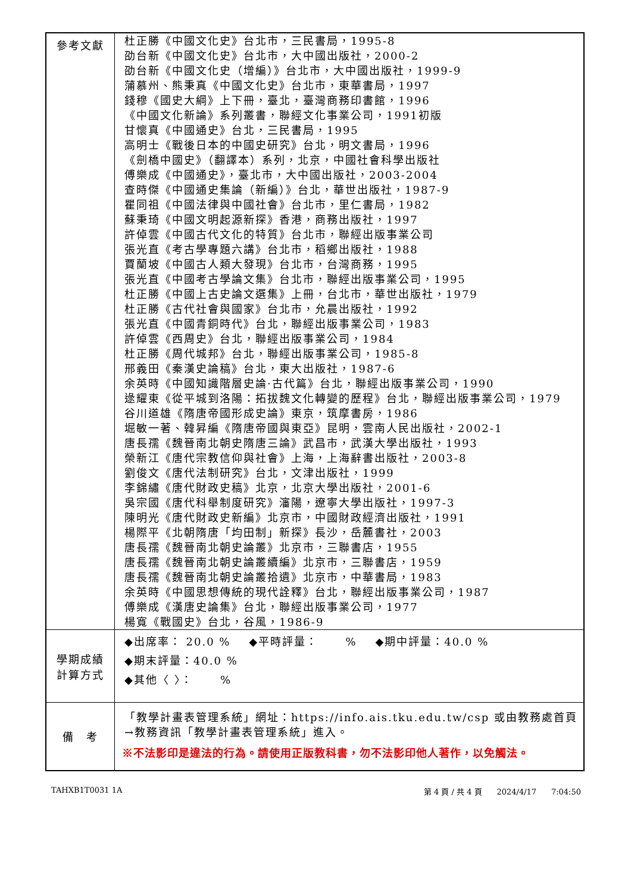| 參考文獻 | 杜正勝《中國文化史》台北市，三民書局，1995-8 劭台新《中國文化史》台北市，大中國出版社，2000-2 劭台新《中國文化史（增編）》台北市，大中國出版社，1999-9 蒲慕州、熊秉真《中國文化史》台北市，東華書局，1997 錢穆《國史大綱》上下冊，臺北，臺灣商務印書館，1996 《中國文化新論》系列叢書，聯經文化事業公司，1991初版 甘懷真《中國通史》台北，三民書局，1995 高明士《戰後日本的中國史研究》台北，明文書局，1996 《劍橋中國史》（翻譯本）系列，北京，中國社會科學出版社 傅樂成《中國通史》，臺北市，大中國出版社，2003-2004 查時傑《中國通史集論（新編）》台北，華世出版社，1987-9 瞿同祖《中國法律與中國社會》台北市，里仁書局，1982 蘇秉琦《中國文明起源新探》香港，商務出版社，1997 許倬雲《中國古代文化的特質》台北市，聯經出版事業公司 張光直《考古學專題六講》台北市，稻鄉出版社，1988 賈蘭坡《中國古人類大發現》台北市，台灣商務，1995 張光直《中國考古學論文集》台北市，聯經出版事業公司，1995 杜正勝《中國上古史論文選集》上冊，台北市，華世出版社，1979 杜正勝《古代社會與國家》台北市，允晨出版社，1992 張光直《中國青銅時代》台北，聯經出版事業公司，1983 許倬雲《西周史》台北，聯經出版事業公司，1984 杜正勝《周代城邦》台北，聯經出版事業公司，1985-8 邢義田《秦漢史論稿》台北，東大出版社，1987-6 余英時《中國知識階層史論·古代篇》台北，聯經出版事業公司，1990 逯耀東《從平城到洛陽：拓拔魏文化轉變的歷程》台北，聯經出版事業公司，1979 谷川道雄《隋唐帝國形成史論》東京，筑摩書房，1986 堀敏一著、韓昇編《隋唐帝國與東亞》昆明，雲南人民出版社，2002-1 唐長孺《魏晉南北朝史隋唐三論》武昌市，武漢大學出版社，1993 榮新江《唐代宗教信仰與社會》上海，上海辭書出版社，2003-8 劉俊文《唐代法制研究》台北，文津出版社，1999 李錦繡《唐代財政史稿》北京，北京大學出版社，2001-6 吳宗國《唐代科舉制度研究》瀋陽，遼寧大學出版社，1997-3 陳明光《唐代財政史新編》北京市，中國財政經濟出版社，1991 楊際平《北朝隋唐「均田制」新探》長沙，岳麓書社，2003 唐長孺《魏晉南北朝史論叢》北京市，三聯書店，1955 唐長孺《魏晉南北朝史論叢續編》北京市，三聯書店，1959 唐長孺《魏晉南北朝史論叢拾遺》北京市，中華書局，1983 余英時《中國思想傳統的現代詮釋》台北，聯經出版事業公司，1987 傅樂成《漢唐史論集》台北，聯經出版事業公司，1977 楊寬《戰國史》台北，谷風，1986-9 |
| 學期成績 計算方式 | ◆出席率： 20.0 % ◆平時評量： % ◆期中評量：40.0 % ◆期末評量：40.0 % ◆其他〈 〉： % |
| 備 考 | 「教學計畫表管理系統」網址： https://info.ais.tku.edu.tw/csp 或由教務處首頁→教務資訊「教學計畫表管理系統」進入。 ※不法影印是違法的行為。請使用正版教科書，勿不法影印他人著作，以免觸法。 |
TAHXB1T0031 1A 第 4 頁 / 共 4 頁 2024/4/17 7:04:50